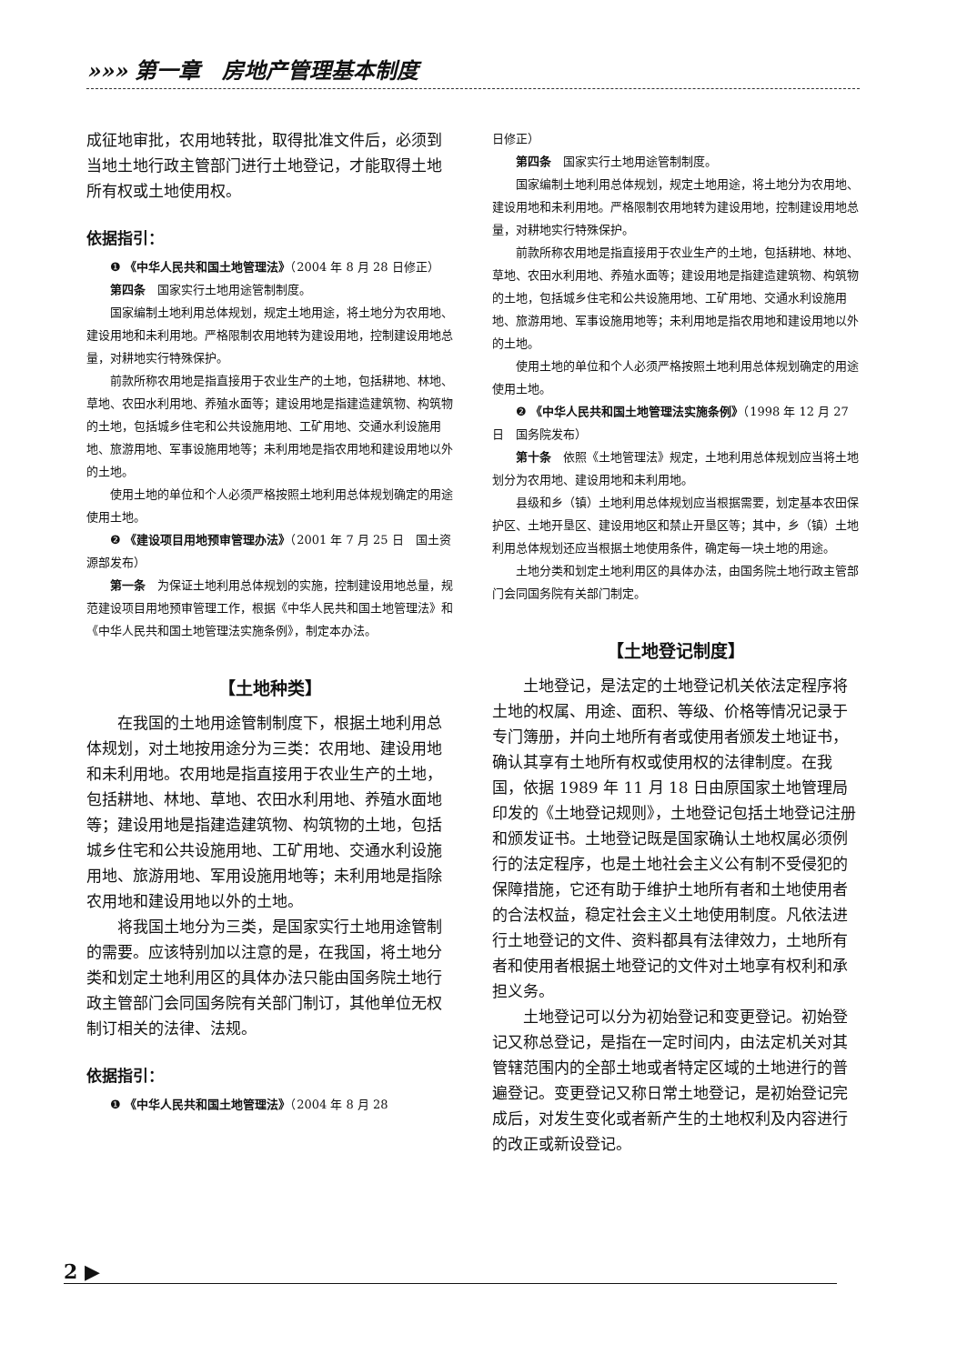»»» 第一章　房地产管理基本制度
成征地审批，农用地转批，取得批准文件后，必须到当地土地行政主管部门进行土地登记，才能取得土地所有权或土地使用权。
依据指引：
❶ 《中华人民共和国土地管理法》（2004 年 8 月 28 日修正）
第四条　国家实行土地用途管制制度。
国家编制土地利用总体规划，规定土地用途，将土地分为农用地、建设用地和未利用地。严格限制农用地转为建设用地，控制建设用地总量，对耕地实行特殊保护。
前款所称农用地是指直接用于农业生产的土地，包括耕地、林地、草地、农田水利用地、养殖水面等；建设用地是指建造建筑物、构筑物的土地，包括城乡住宅和公共设施用地、工矿用地、交通水利设施用地、旅游用地、军事设施用地等；未利用地是指农用地和建设用地以外的土地。
使用土地的单位和个人必须严格按照土地利用总体规划确定的用途使用土地。
❷ 《建设项目用地预审管理办法》（2001 年 7 月 25 日　国土资源部发布）
第一条　为保证土地利用总体规划的实施，控制建设用地总量，规范建设项目用地预审管理工作，根据《中华人民共和国土地管理法》和《中华人民共和国土地管理法实施条例》，制定本办法。
【土地种类】
在我国的土地用途管制制度下，根据土地利用总体规划，对土地按用途分为三类：农用地、建设用地和未利用地。农用地是指直接用于农业生产的土地，包括耕地、林地、草地、农田水利用地、养殖水面地等；建设用地是指建造建筑物、构筑物的土地，包括城乡住宅和公共设施用地、工矿用地、交通水利设施用地、旅游用地、军用设施用地等；未利用地是指除农用地和建设用地以外的土地。
将我国土地分为三类，是国家实行土地用途管制的需要。应该特别加以注意的是，在我国，将土地分类和划定土地利用区的具体办法只能由国务院土地行政主管部门会同国务院有关部门制订，其他单位无权制订相关的法律、法规。
依据指引：
❶ 《中华人民共和国土地管理法》（2004 年 8 月 28
日修正）
第四条　国家实行土地用途管制制度。
国家编制土地利用总体规划，规定土地用途，将土地分为农用地、建设用地和未利用地。严格限制农用地转为建设用地，控制建设用地总量，对耕地实行特殊保护。
前款所称农用地是指直接用于农业生产的土地，包括耕地、林地、草地、农田水利用地、养殖水面等；建设用地是指建造建筑物、构筑物的土地，包括城乡住宅和公共设施用地、工矿用地、交通水利设施用地、旅游用地、军事设施用地等；未利用地是指农用地和建设用地以外的土地。
使用土地的单位和个人必须严格按照土地利用总体规划确定的用途使用土地。
❷ 《中华人民共和国土地管理法实施条例》（1998 年 12 月 27 日　国务院发布）
第十条　依照《土地管理法》规定，土地利用总体规划应当将土地划分为农用地、建设用地和未利用地。
县级和乡（镇）土地利用总体规划应当根据需要，划定基本农田保护区、土地开垦区、建设用地区和禁止开垦区等；其中，乡（镇）土地利用总体规划还应当根据土地使用条件，确定每一块土地的用途。
土地分类和划定土地利用区的具体办法，由国务院土地行政主管部门会同国务院有关部门制定。
【土地登记制度】
土地登记，是法定的土地登记机关依法定程序将土地的权属、用途、面积、等级、价格等情况记录于专门簿册，并向土地所有者或使用者颁发土地证书，确认其享有土地所有权或使用权的法律制度。在我国，依据 1989 年 11 月 18 日由原国家土地管理局印发的《土地登记规则》，土地登记包括土地登记注册和颁发证书。土地登记既是国家确认土地权属必须例行的法定程序，也是土地社会主义公有制不受侵犯的保障措施，它还有助于维护土地所有者和土地使用者的合法权益，稳定社会主义土地使用制度。凡依法进行土地登记的文件、资料都具有法律效力，土地所有者和使用者根据土地登记的文件对土地享有权利和承担义务。
土地登记可以分为初始登记和变更登记。初始登记又称总登记，是指在一定时间内，由法定机关对其管辖范围内的全部土地或者特定区域的土地进行的普遍登记。变更登记又称日常土地登记，是初始登记完成后，对发生变化或者新产生的土地权利及内容进行的改正或新设登记。
2 ▶